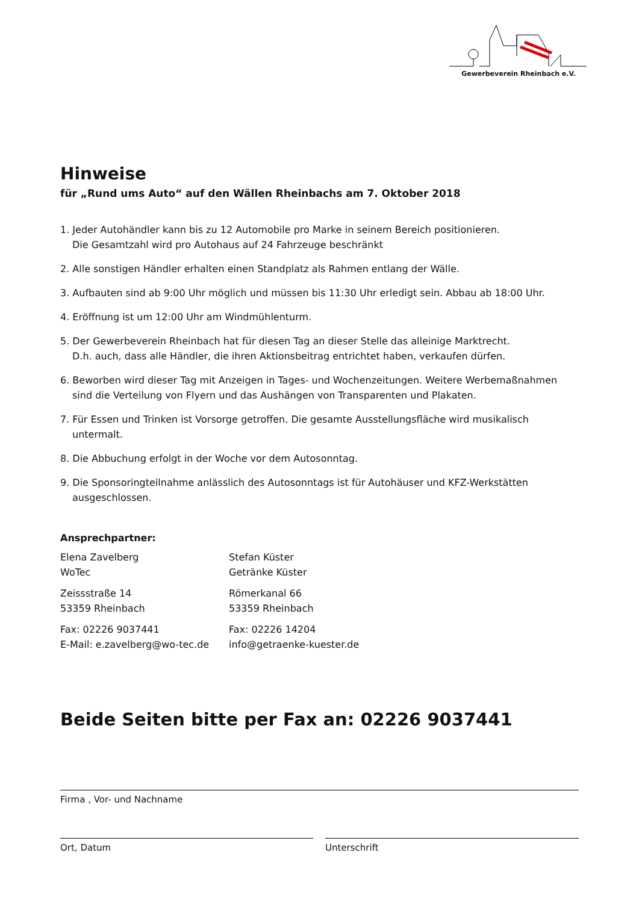Gewerbeverein Rheinbach e.V.
Hinweise
für „Rund ums Auto“ auf den Wällen Rheinbachs am 7. Oktober 2018
1. Jeder Autohändler kann bis zu 12 Automobile pro Marke in seinem Bereich positionieren.
Die Gesamtzahl wird pro Autohaus auf 24 Fahrzeuge beschränkt
2. Alle sonstigen Händler erhalten einen Standplatz als Rahmen entlang der Wälle.
3. Aufbauten sind ab 9:00 Uhr möglich und müssen bis 11:30 Uhr erledigt sein. Abbau ab 18:00 Uhr.
4. Eröffnung ist um 12:00 Uhr am Windmühlenturm.
5. Der Gewerbeverein Rheinbach hat für diesen Tag an dieser Stelle das alleinige Marktrecht.
D.h. auch, dass alle Händler, die ihren Aktionsbeitrag entrichtet haben, verkaufen dürfen.
6. Beworben wird dieser Tag mit Anzeigen in Tages- und Wochenzeitungen. Weitere Werbemaßnahmen sind die Verteilung von Flyern und das Aushängen von Transparenten und Plakaten.
7. Für Essen und Trinken ist Vorsorge getroffen. Die gesamte Ausstellungsfläche wird musikalisch untermalt.
8. Die Abbuchung erfolgt in der Woche vor dem Autosonntag.
9. Die Sponsoringteilnahme anlässlich des Autosonntags ist für Autohäuser und KFZ-Werkstätten ausgeschlossen.
Ansprechpartner:
Elena Zavelberg
WoTec
Zeissstraße 14
53359 Rheinbach
Fax: 02226 9037441
E-Mail: e.zavelberg@wo-tec.de
Stefan Küster
Getränke Küster
Römerkanal 66
53359 Rheinbach
Fax: 02226 14204
info@getraenke-kuester.de
Beide Seiten bitte per Fax an: 02226 9037441
Firma , Vor- und Nachname
Ort, Datum Unterschrift